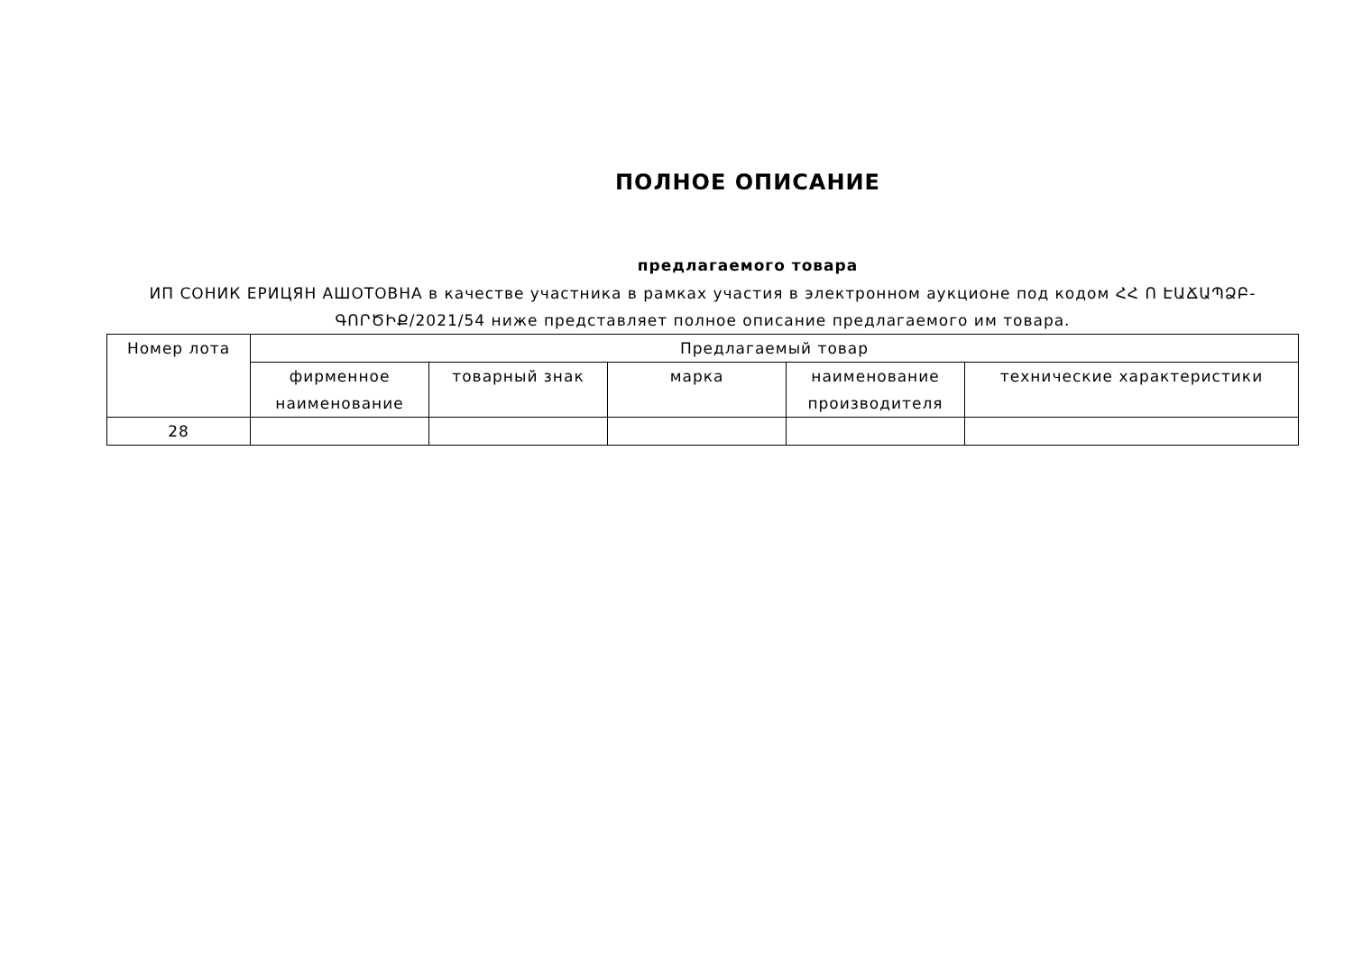ПОЛНОЕ ОПИСАНИЕ
предлагаемого товара
ИП СОНИК ЕРИЦЯН АШОТОВНА в качестве участника в рамках участия в электронном аукционе под кодом ՀՀ Ո ԷԱՃԱՊՁԲ-ԳՈՐԾԻՔ/2021/54 ниже представляет полное описание предлагаемого им товара.
| Номер лота | Предлагаемый товар | | | | |
| --- | --- | --- | --- | --- | --- |
| | фирменное наименование | товарный знак | марка | наименование производителя | технические характеристики |
| 28 | | | | | |